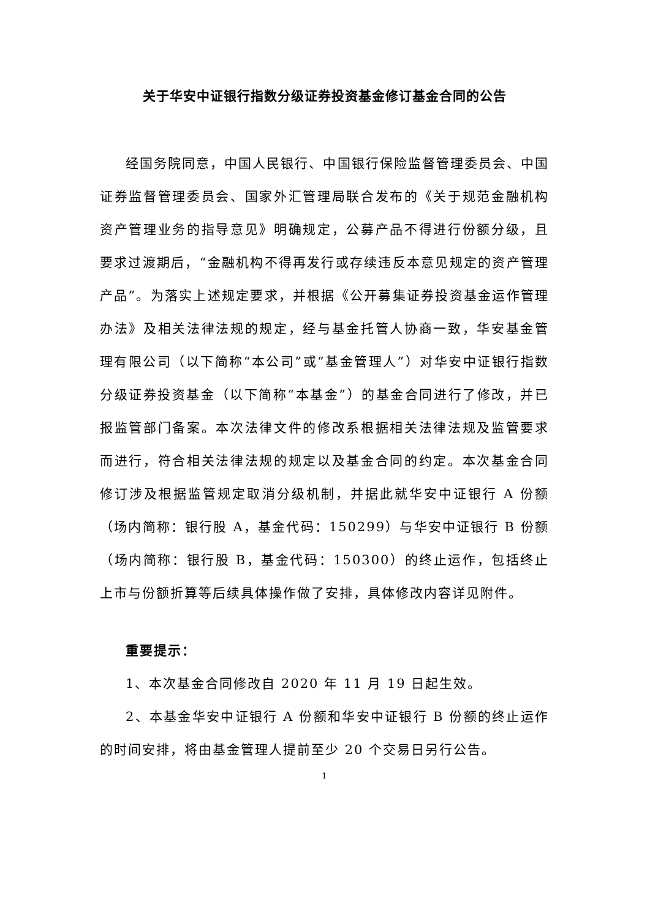关于华安中证银行指数分级证券投资基金修订基金合同的公告
经国务院同意，中国人民银行、中国银行保险监督管理委员会、中国证券监督管理委员会、国家外汇管理局联合发布的《关于规范金融机构资产管理业务的指导意见》明确规定，公募产品不得进行份额分级，且要求过渡期后，“金融机构不得再发行或存续违反本意见规定的资产管理产品”。为落实上述规定要求，并根据《公开募集证券投资基金运作管理办法》及相关法律法规的规定，经与基金托管人协商一致，华安基金管理有限公司（以下简称“本公司”或“基金管理人”）对华安中证银行指数分级证券投资基金（以下简称“本基金”）的基金合同进行了修改，并已报监管部门备案。本次法律文件的修改系根据相关法律法规及监管要求而进行，符合相关法律法规的规定以及基金合同的约定。本次基金合同修订涉及根据监管规定取消分级机制，并据此就华安中证银行 A 份额（场内简称：银行股 A，基金代码：150299）与华安中证银行 B 份额（场内简称：银行股 B，基金代码：150300）的终止运作，包括终止上市与份额折算等后续具体操作做了安排，具体修改内容详见附件。
重要提示：
1、本次基金合同修改自 2020 年 11 月 19 日起生效。
2、本基金华安中证银行 A 份额和华安中证银行 B 份额的终止运作的时间安排，将由基金管理人提前至少 20 个交易日另行公告。
1